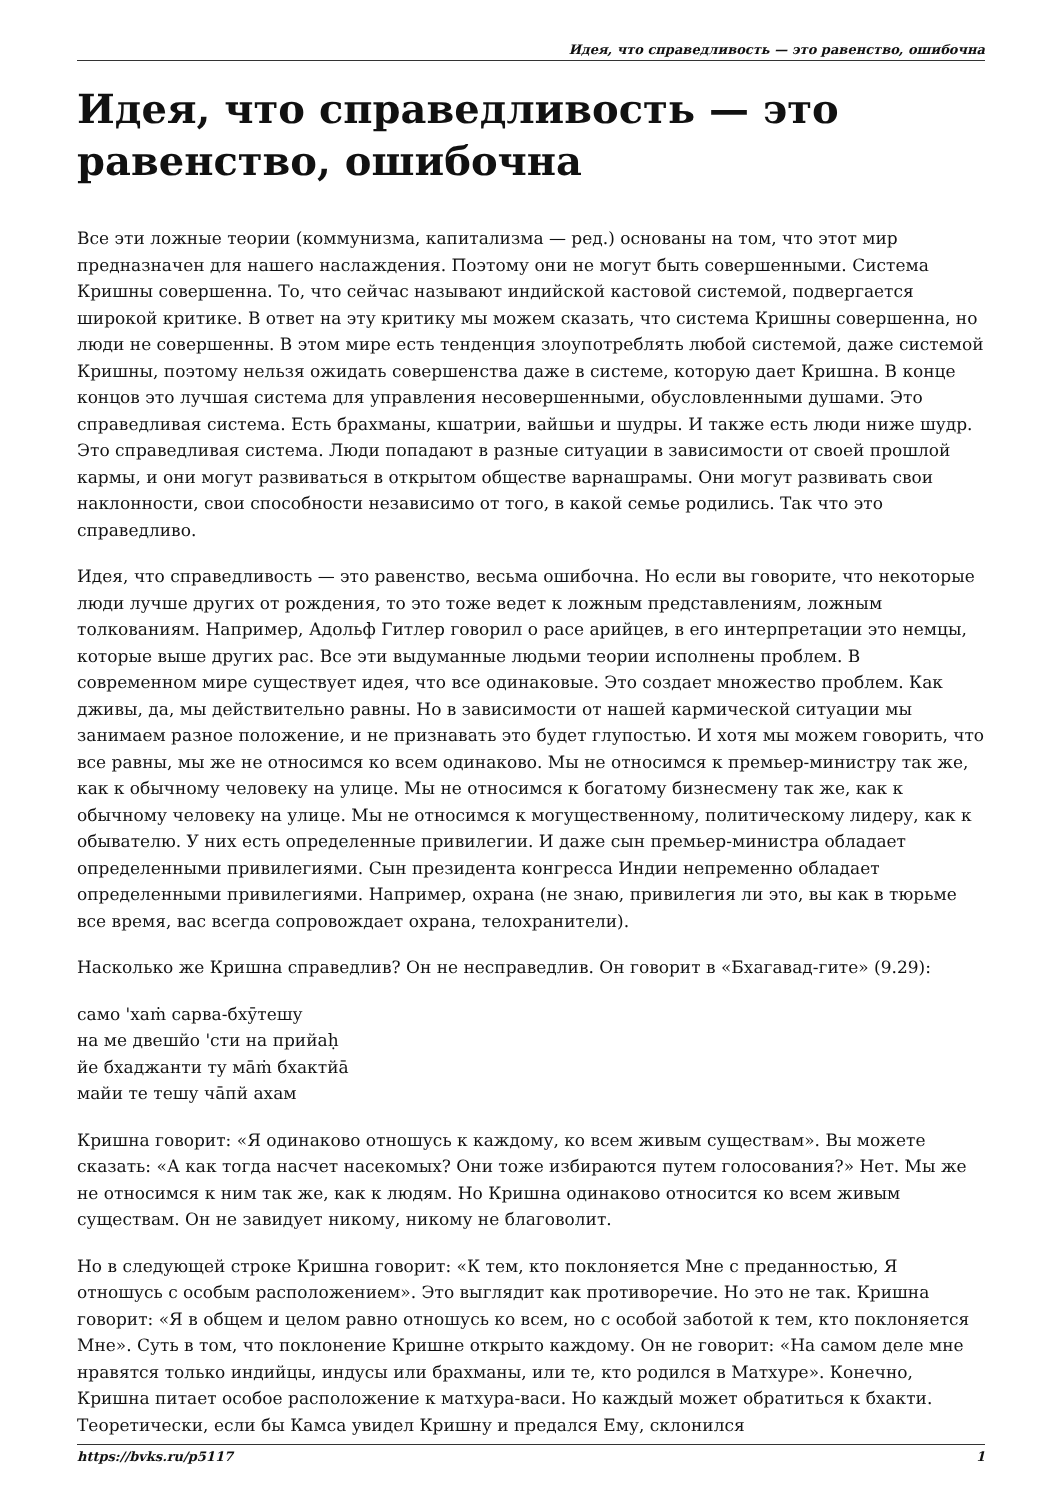Идея, что справедливость — это равенство, ошибочна
Идея, что справедливость — это равенство, ошибочна
Все эти ложные теории (коммунизма, капитализма — ред.) основаны на том, что этот мир предназначен для нашего наслаждения. Поэтому они не могут быть совершенными. Система Кришны совершенна. То, что сейчас называют индийской кастовой системой, подвергается широкой критике. В ответ на эту критику мы можем сказать, что система Кришны совершенна, но люди не совершенны. В этом мире есть тенденция злоупотреблять любой системой, даже системой Кришны, поэтому нельзя ожидать совершенства даже в системе, которую дает Кришна. В конце концов это лучшая система для управления несовершенными, обусловленными душами. Это справедливая система. Есть брахманы, кшатрии, вайшьи и шудры. И также есть люди ниже шудр. Это справедливая система. Люди попадают в разные ситуации в зависимости от своей прошлой кармы, и они могут развиваться в открытом обществе варнашрамы. Они могут развивать свои наклонности, свои способности независимо от того, в какой семье родились. Так что это справедливо.
Идея, что справедливость — это равенство, весьма ошибочна. Но если вы говорите, что некоторые люди лучше других от рождения, то это тоже ведет к ложным представлениям, ложным толкованиям. Например, Адольф Гитлер говорил о расе арийцев, в его интерпретации это немцы, которые выше других рас. Все эти выдуманные людьми теории исполнены проблем. В современном мире существует идея, что все одинаковые. Это создает множество проблем. Как дживы, да, мы действительно равны. Но в зависимости от нашей кармической ситуации мы занимаем разное положение, и не признавать это будет глупостью. И хотя мы можем говорить, что все равны, мы же не относимся ко всем одинаково. Мы не относимся к премьер-министру так же, как к обычному человеку на улице. Мы не относимся к богатому бизнесмену так же, как к обычному человеку на улице. Мы не относимся к могущественному, политическому лидеру, как к обывателю. У них есть определенные привилегии. И даже сын премьер-министра обладает определенными привилегиями. Сын президента конгресса Индии непременно обладает определенными привилегиями. Например, охрана (не знаю, привилегия ли это, вы как в тюрьме все время, вас всегда сопровождает охрана, телохранители).
Насколько же Кришна справедлив? Он не несправедлив. Он говорит в «Бхагавад-гите» (9.29):
само 'хаṁ сарва-бхӯтешу
на ме двешйо 'сти на прийаḥ
йе бхаджанти ту ма̄ṁ бхактйа̄
майи те тешу ча̄пй ахам
Кришна говорит: «Я одинаково отношусь к каждому, ко всем живым существам». Вы можете сказать: «А как тогда насчет насекомых? Они тоже избираются путем голосования?» Нет. Мы же не относимся к ним так же, как к людям. Но Кришна одинаково относится ко всем живым существам. Он не завидует никому, никому не благоволит.
Но в следующей строке Кришна говорит: «К тем, кто поклоняется Мне с преданностью, Я отношусь с особым расположением». Это выглядит как противоречие. Но это не так. Кришна говорит: «Я в общем и целом равно отношусь ко всем, но с особой заботой к тем, кто поклоняется Мне». Суть в том, что поклонение Кришне открыто каждому. Он не говорит: «На самом деле мне нравятся только индийцы, индусы или брахманы, или те, кто родился в Матхуре». Конечно, Кришна питает особое расположение к матхура-васи. Но каждый может обратиться к бхакти. Теоретически, если бы Камса увидел Кришну и предался Ему, склонился
https://bvks.ru/p5117 1